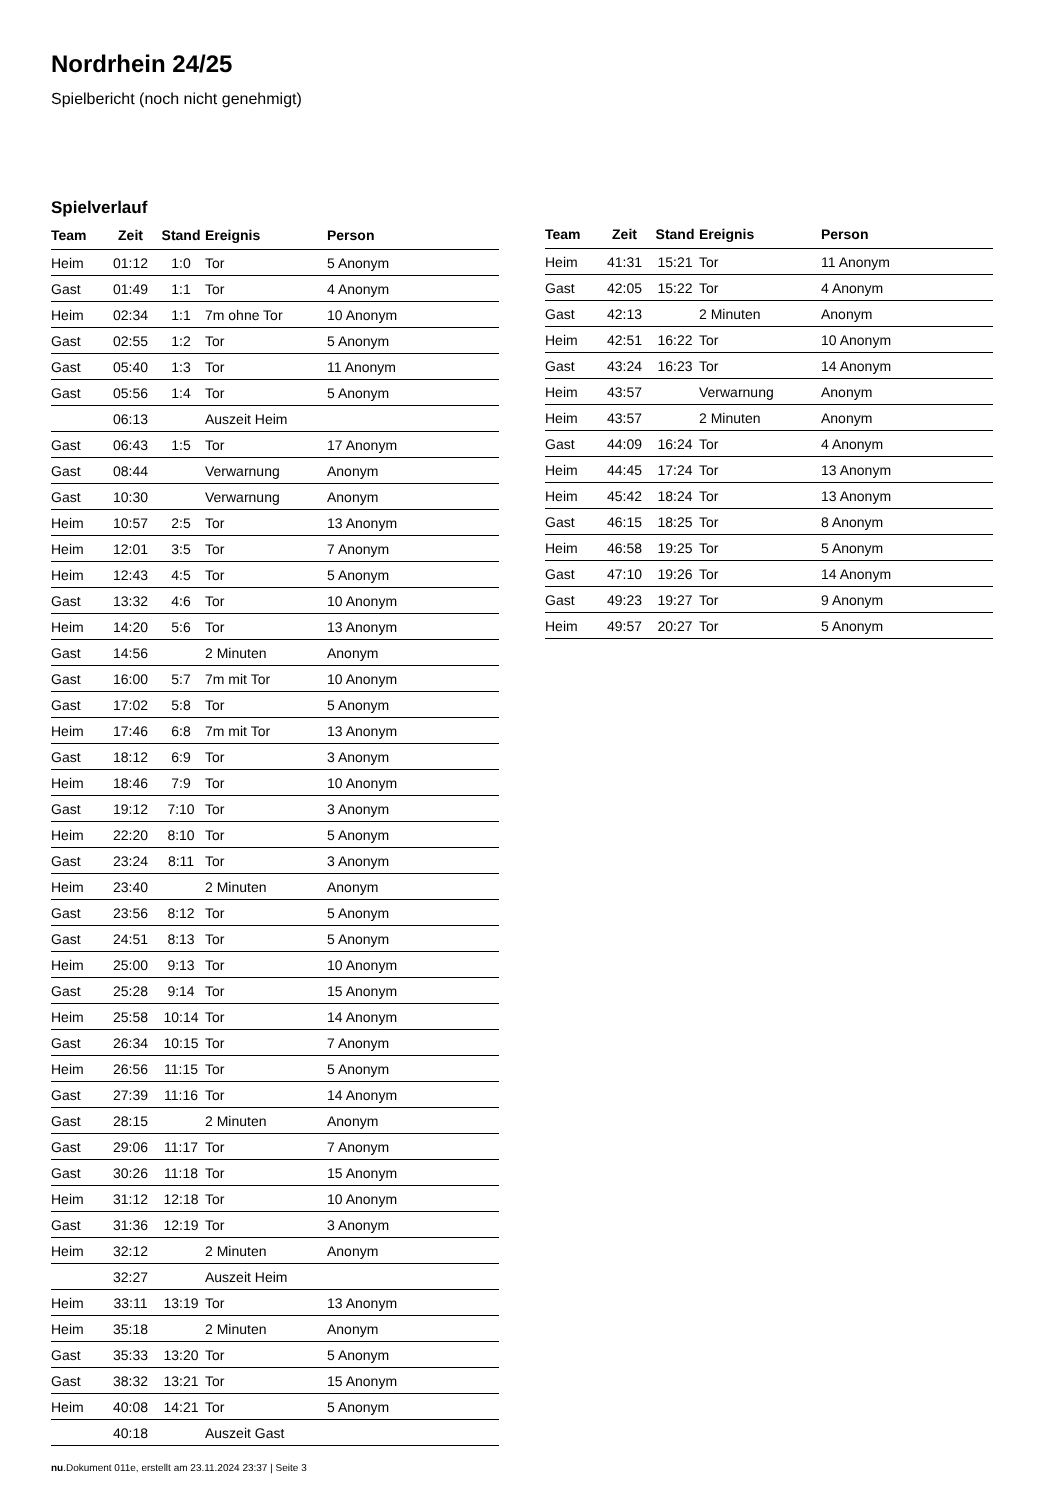Nordrhein 24/25
Spielbericht (noch nicht genehmigt)
Spielverlauf
| Team | Zeit | Stand | Ereignis | Person |
| --- | --- | --- | --- | --- |
| Heim | 01:12 | 1:0 | Tor | 5 Anonym |
| Gast | 01:49 | 1:1 | Tor | 4 Anonym |
| Heim | 02:34 | 1:1 | 7m ohne Tor | 10 Anonym |
| Gast | 02:55 | 1:2 | Tor | 5 Anonym |
| Gast | 05:40 | 1:3 | Tor | 11 Anonym |
| Gast | 05:56 | 1:4 | Tor | 5 Anonym |
| | 06:13 | | Auszeit Heim | |
| Gast | 06:43 | 1:5 | Tor | 17 Anonym |
| Gast | 08:44 | | Verwarnung | Anonym |
| Gast | 10:30 | | Verwarnung | Anonym |
| Heim | 10:57 | 2:5 | Tor | 13 Anonym |
| Heim | 12:01 | 3:5 | Tor | 7 Anonym |
| Heim | 12:43 | 4:5 | Tor | 5 Anonym |
| Gast | 13:32 | 4:6 | Tor | 10 Anonym |
| Heim | 14:20 | 5:6 | Tor | 13 Anonym |
| Gast | 14:56 | | 2 Minuten | Anonym |
| Gast | 16:00 | 5:7 | 7m mit Tor | 10 Anonym |
| Gast | 17:02 | 5:8 | Tor | 5 Anonym |
| Heim | 17:46 | 6:8 | 7m mit Tor | 13 Anonym |
| Gast | 18:12 | 6:9 | Tor | 3 Anonym |
| Heim | 18:46 | 7:9 | Tor | 10 Anonym |
| Gast | 19:12 | 7:10 | Tor | 3 Anonym |
| Heim | 22:20 | 8:10 | Tor | 5 Anonym |
| Gast | 23:24 | 8:11 | Tor | 3 Anonym |
| Heim | 23:40 | | 2 Minuten | Anonym |
| Gast | 23:56 | 8:12 | Tor | 5 Anonym |
| Gast | 24:51 | 8:13 | Tor | 5 Anonym |
| Heim | 25:00 | 9:13 | Tor | 10 Anonym |
| Gast | 25:28 | 9:14 | Tor | 15 Anonym |
| Heim | 25:58 | 10:14 | Tor | 14 Anonym |
| Gast | 26:34 | 10:15 | Tor | 7 Anonym |
| Heim | 26:56 | 11:15 | Tor | 5 Anonym |
| Gast | 27:39 | 11:16 | Tor | 14 Anonym |
| Gast | 28:15 | | 2 Minuten | Anonym |
| Gast | 29:06 | 11:17 | Tor | 7 Anonym |
| Gast | 30:26 | 11:18 | Tor | 15 Anonym |
| Heim | 31:12 | 12:18 | Tor | 10 Anonym |
| Gast | 31:36 | 12:19 | Tor | 3 Anonym |
| Heim | 32:12 | | 2 Minuten | Anonym |
| | 32:27 | | Auszeit Heim | |
| Heim | 33:11 | 13:19 | Tor | 13 Anonym |
| Heim | 35:18 | | 2 Minuten | Anonym |
| Gast | 35:33 | 13:20 | Tor | 5 Anonym |
| Gast | 38:32 | 13:21 | Tor | 15 Anonym |
| Heim | 40:08 | 14:21 | Tor | 5 Anonym |
| | 40:18 | | Auszeit Gast | |
| Team | Zeit | Stand | Ereignis | Person |
| --- | --- | --- | --- | --- |
| Heim | 41:31 | 15:21 | Tor | 11 Anonym |
| Gast | 42:05 | 15:22 | Tor | 4 Anonym |
| Gast | 42:13 | | 2 Minuten | Anonym |
| Heim | 42:51 | 16:22 | Tor | 10 Anonym |
| Gast | 43:24 | 16:23 | Tor | 14 Anonym |
| Heim | 43:57 | | Verwarnung | Anonym |
| Heim | 43:57 | | 2 Minuten | Anonym |
| Gast | 44:09 | 16:24 | Tor | 4 Anonym |
| Heim | 44:45 | 17:24 | Tor | 13 Anonym |
| Heim | 45:42 | 18:24 | Tor | 13 Anonym |
| Gast | 46:15 | 18:25 | Tor | 8 Anonym |
| Heim | 46:58 | 19:25 | Tor | 5 Anonym |
| Gast | 47:10 | 19:26 | Tor | 14 Anonym |
| Gast | 49:23 | 19:27 | Tor | 9 Anonym |
| Heim | 49:57 | 20:27 | Tor | 5 Anonym |
nu.Dokument 011e, erstellt am 23.11.2024 23:37 | Seite 3